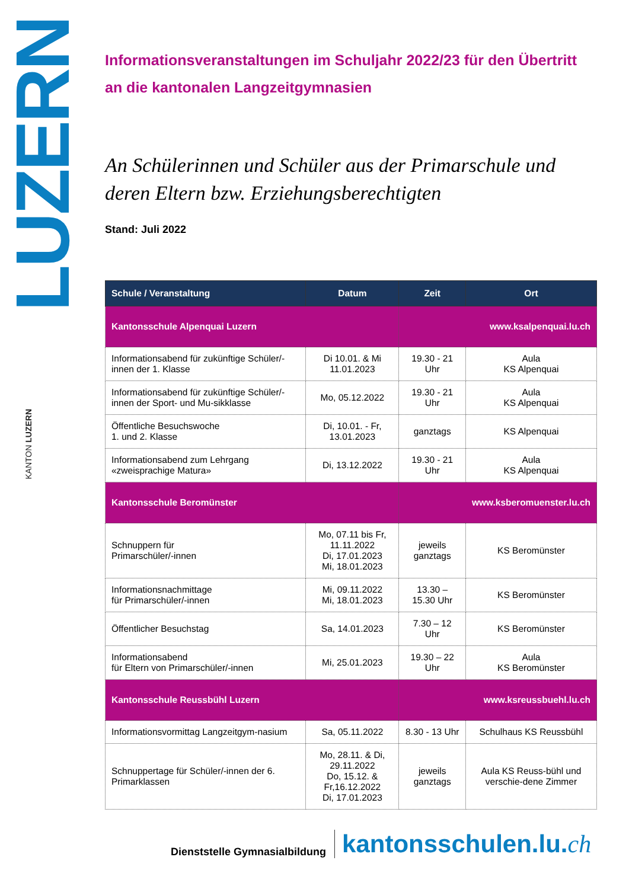LUZERN
KANTON LUZERN
Informationsveranstaltungen im Schuljahr 2022/23 für den Übertritt an die kantonalen Langzeitgymnasien
An Schülerinnen und Schüler aus der Primarschule und deren Eltern bzw. Erziehungsberechtigten
Stand: Juli 2022
| Schule / Veranstaltung | Datum | Zeit | Ort |
| --- | --- | --- | --- |
| Kantonsschule Alpenquai Luzern | | www.ksalpenquai.lu.ch | |
| Informationsabend für zukünftige Schüler/-innen der 1. Klasse | Di 10.01. & Mi 11.01.2023 | 19.30 - 21 Uhr | Aula KS Alpenquai |
| Informationsabend für zukünftige Schüler/-innen der Sport- und Mu-sikklasse | Mo, 05.12.2022 | 19.30 - 21 Uhr | Aula KS Alpenquai |
| Öffentliche Besuchswoche 1. und 2. Klasse | Di, 10.01. - Fr, 13.01.2023 | ganztags | KS Alpenquai |
| Informationsabend zum Lehrgang «zweisprachige Matura» | Di, 13.12.2022 | 19.30 - 21 Uhr | Aula KS Alpenquai |
| Kantonsschule Beromünster | | www.ksberomuenster.lu.ch | |
| Schnuppern für Primarschüler/-innen | Mo, 07.11 bis Fr, 11.11.2022 Di, 17.01.2023 Mi, 18.01.2023 | jeweils ganztags | KS Beromünster |
| Informationsnachmittage für Primarschüler/-innen | Mi, 09.11.2022 Mi, 18.01.2023 | 13.30 – 15.30 Uhr | KS Beromünster |
| Öffentlicher Besuchstag | Sa, 14.01.2023 | 7.30 – 12 Uhr | KS Beromünster |
| Informationsabend für Eltern von Primarschüler/-innen | Mi, 25.01.2023 | 19.30 – 22 Uhr | Aula KS Beromünster |
| Kantonsschule Reussbühl Luzern | | www.ksreussbuehl.lu.ch | |
| Informationsvormittag Langzeitgym-nasium | Sa, 05.11.2022 | 8.30 - 13 Uhr | Schulhaus KS Reussbühl |
| Schnuppertage für Schüler/-innen der 6. Primarklassen | Mo, 28.11. & Di, 29.11.2022 Do, 15.12. & Fr,16.12.2022 Di, 17.01.2023 | jeweils ganztags | Aula KS Reuss-bühl und verschie-dene Zimmer |
Dienststelle Gymnasialbildung kantonsschulen.lu.ch